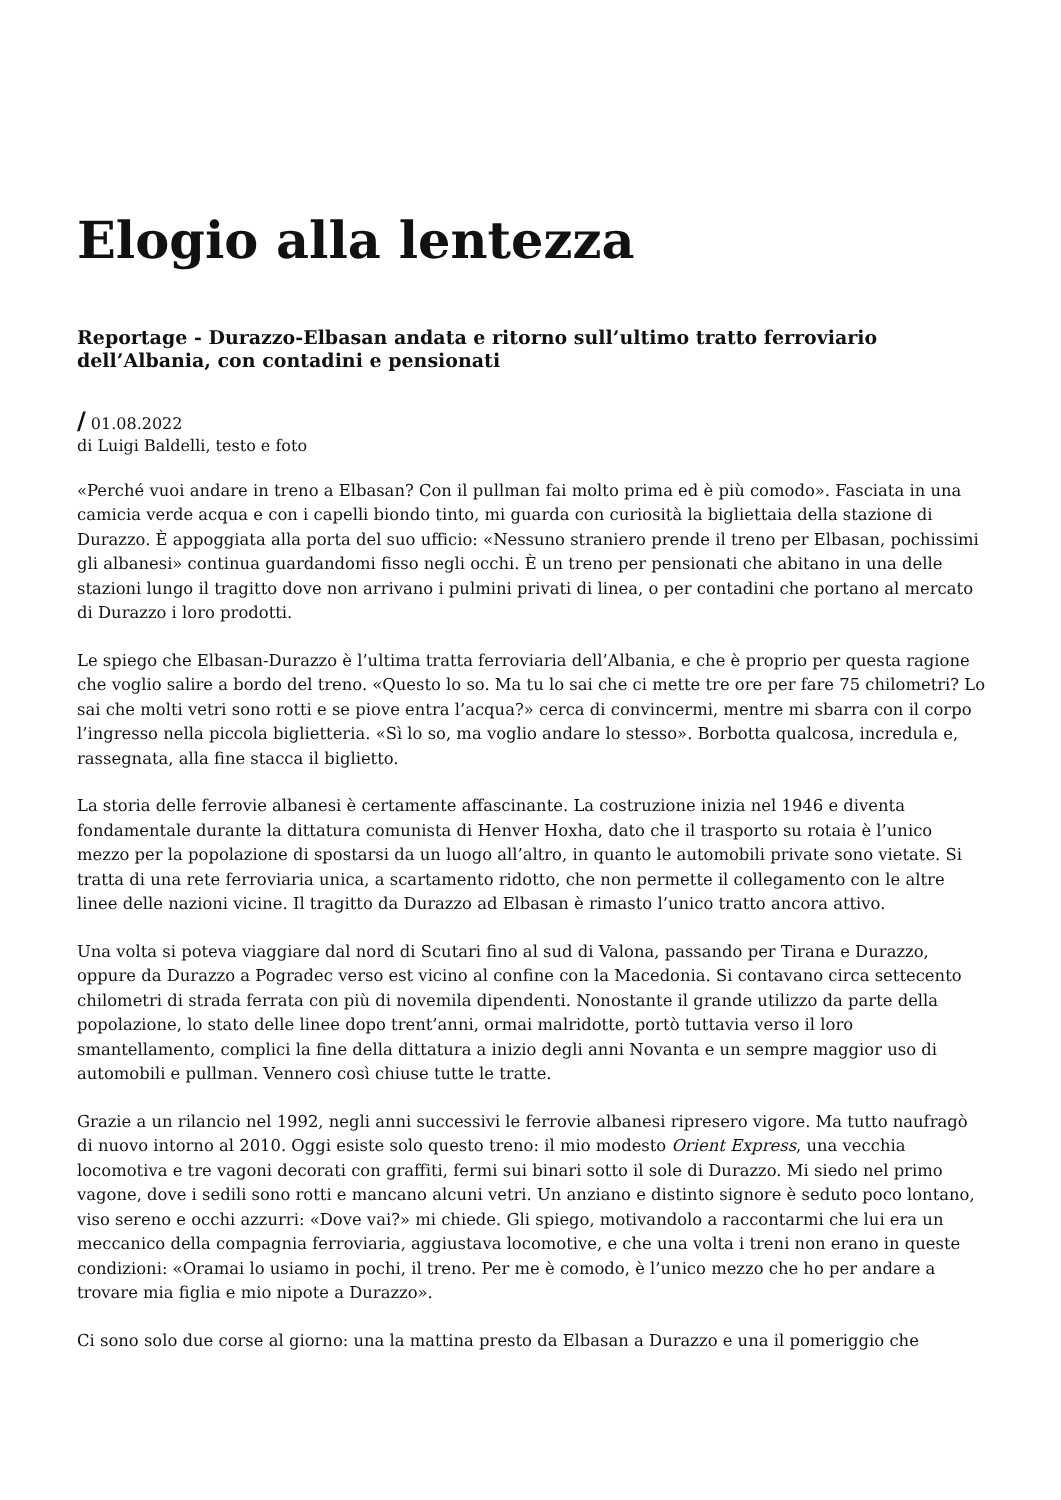Elogio alla lentezza
Reportage - Durazzo-Elbasan andata e ritorno sull’ultimo tratto ferroviario dell’Albania, con contadini e pensionati
/ 01.08.2022
di Luigi Baldelli, testo e foto
«Perché vuoi andare in treno a Elbasan? Con il pullman fai molto prima ed è più comodo». Fasciata in una camicia verde acqua e con i capelli biondo tinto, mi guarda con curiosità la bigliettaia della stazione di Durazzo. È appoggiata alla porta del suo ufficio: «Nessuno straniero prende il treno per Elbasan, pochissimi gli albanesi» continua guardandomi fisso negli occhi. È un treno per pensionati che abitano in una delle stazioni lungo il tragitto dove non arrivano i pulmini privati di linea, o per contadini che portano al mercato di Durazzo i loro prodotti.
Le spiego che Elbasan-Durazzo è l’ultima tratta ferroviaria dell’Albania, e che è proprio per questa ragione che voglio salire a bordo del treno. «Questo lo so. Ma tu lo sai che ci mette tre ore per fare 75 chilometri? Lo sai che molti vetri sono rotti e se piove entra l’acqua?» cerca di convincermi, mentre mi sbarra con il corpo l’ingresso nella piccola biglietteria. «Sì lo so, ma voglio andare lo stesso». Borbotta qualcosa, incredula e, rassegnata, alla fine stacca il biglietto.
La storia delle ferrovie albanesi è certamente affascinante. La costruzione inizia nel 1946 e diventa fondamentale durante la dittatura comunista di Henver Hoxha, dato che il trasporto su rotaia è l’unico mezzo per la popolazione di spostarsi da un luogo all’altro, in quanto le automobili private sono vietate. Si tratta di una rete ferroviaria unica, a scartamento ridotto, che non permette il collegamento con le altre linee delle nazioni vicine. Il tragitto da Durazzo ad Elbasan è rimasto l’unico tratto ancora attivo.
Una volta si poteva viaggiare dal nord di Scutari fino al sud di Valona, passando per Tirana e Durazzo, oppure da Durazzo a Pogradec verso est vicino al confine con la Macedonia. Si contavano circa settecento chilometri di strada ferrata con più di novemila dipendenti. Nonostante il grande utilizzo da parte della popolazione, lo stato delle linee dopo trent’anni, ormai malridotte, portò tuttavia verso il loro smantellamento, complici la fine della dittatura a inizio degli anni Novanta e un sempre maggior uso di automobili e pullman. Vennero così chiuse tutte le tratte.
Grazie a un rilancio nel 1992, negli anni successivi le ferrovie albanesi ripresero vigore. Ma tutto naufragò di nuovo intorno al 2010. Oggi esiste solo questo treno: il mio modesto Orient Express, una vecchia locomotiva e tre vagoni decorati con graffiti, fermi sui binari sotto il sole di Durazzo. Mi siedo nel primo vagone, dove i sedili sono rotti e mancano alcuni vetri. Un anziano e distinto signore è seduto poco lontano, viso sereno e occhi azzurri: «Dove vai?» mi chiede. Gli spiego, motivandolo a raccontarmi che lui era un meccanico della compagnia ferroviaria, aggiustava locomotive, e che una volta i treni non erano in queste condizioni: «Oramai lo usiamo in pochi, il treno. Per me è comodo, è l’unico mezzo che ho per andare a trovare mia figlia e mio nipote a Durazzo».
Ci sono solo due corse al giorno: una la mattina presto da Elbasan a Durazzo e una il pomeriggio che